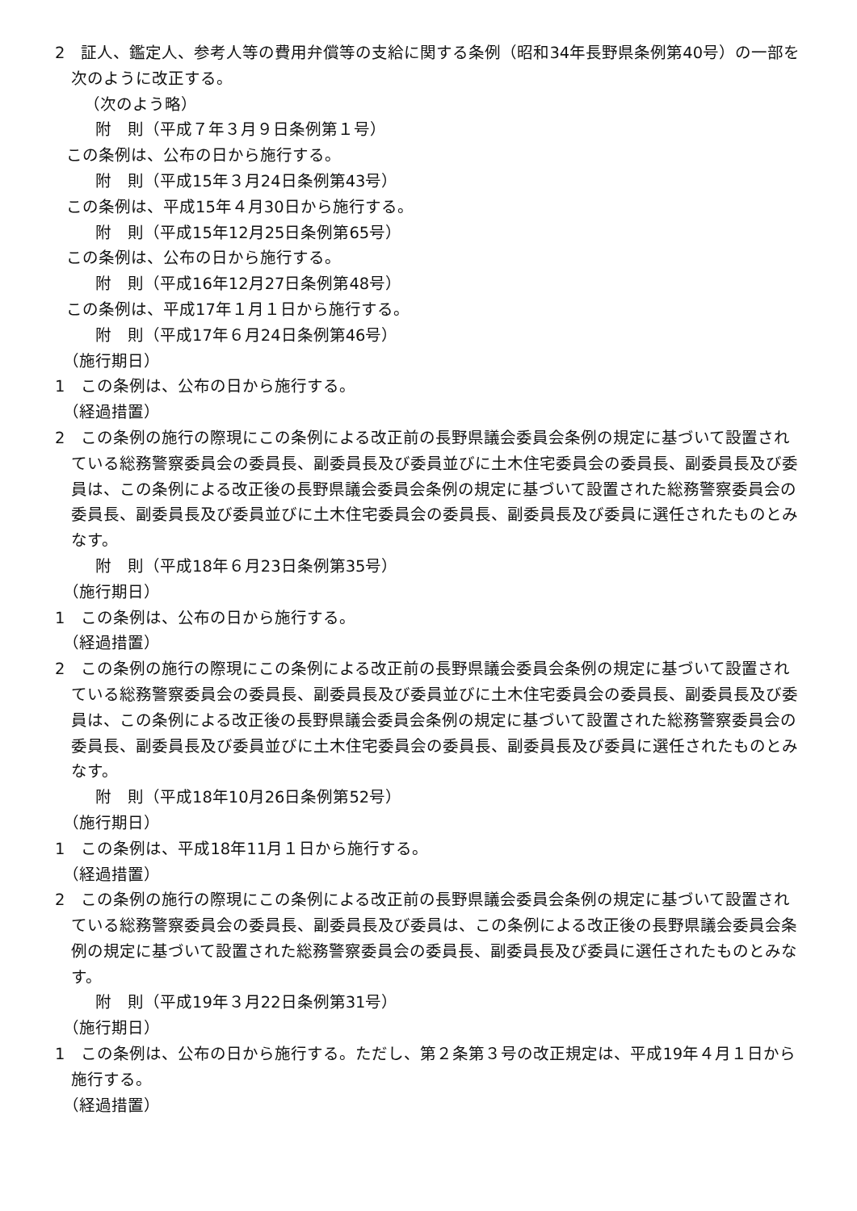2　証人、鑑定人、参考人等の費用弁償等の支給に関する条例（昭和34年長野県条例第40号）の一部を次のように改正する。
（次のよう略）
附　則（平成７年３月９日条例第１号）
この条例は、公布の日から施行する。
附　則（平成15年３月24日条例第43号）
この条例は、平成15年４月30日から施行する。
附　則（平成15年12月25日条例第65号）
この条例は、公布の日から施行する。
附　則（平成16年12月27日条例第48号）
この条例は、平成17年１月１日から施行する。
附　則（平成17年６月24日条例第46号）
（施行期日）
1　この条例は、公布の日から施行する。
（経過措置）
2　この条例の施行の際現にこの条例による改正前の長野県議会委員会条例の規定に基づいて設置されている総務警察委員会の委員長、副委員長及び委員並びに土木住宅委員会の委員長、副委員長及び委員は、この条例による改正後の長野県議会委員会条例の規定に基づいて設置された総務警察委員会の委員長、副委員長及び委員並びに土木住宅委員会の委員長、副委員長及び委員に選任されたものとみなす。
附　則（平成18年６月23日条例第35号）
（施行期日）
1　この条例は、公布の日から施行する。
（経過措置）
2　この条例の施行の際現にこの条例による改正前の長野県議会委員会条例の規定に基づいて設置されている総務警察委員会の委員長、副委員長及び委員並びに土木住宅委員会の委員長、副委員長及び委員は、この条例による改正後の長野県議会委員会条例の規定に基づいて設置された総務警察委員会の委員長、副委員長及び委員並びに土木住宅委員会の委員長、副委員長及び委員に選任されたものとみなす。
附　則（平成18年10月26日条例第52号）
（施行期日）
1　この条例は、平成18年11月１日から施行する。
（経過措置）
2　この条例の施行の際現にこの条例による改正前の長野県議会委員会条例の規定に基づいて設置されている総務警察委員会の委員長、副委員長及び委員は、この条例による改正後の長野県議会委員会条例の規定に基づいて設置された総務警察委員会の委員長、副委員長及び委員に選任されたものとみなす。
附　則（平成19年３月22日条例第31号）
（施行期日）
1　この条例は、公布の日から施行する。ただし、第２条第３号の改正規定は、平成19年４月１日から施行する。
（経過措置）